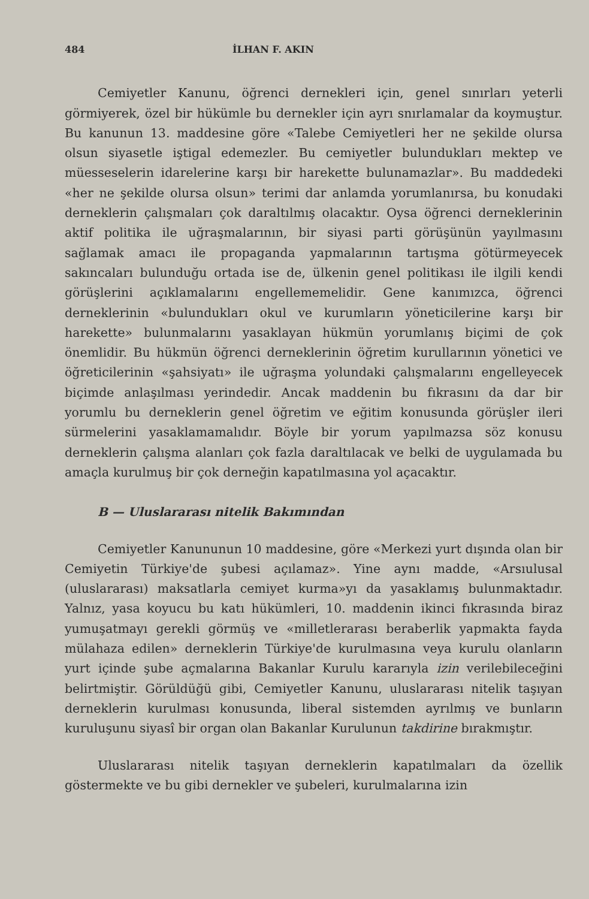484 İLHAN F. AKIN
Cemiyetler Kanunu, öğrenci dernekleri için, genel sınırları yeterli görmiyerek, özel bir hükümle bu dernekler için ayrı snırlamalar da koymuştur. Bu kanunun 13. maddesine göre «Talebe Cemiyetleri her ne şekilde olursa olsun siyasetle iştigal edemezler. Bu cemiyetler bulundukları mektep ve müesseselerin idarelerine karşı bir harekette bulunamazlar». Bu maddedeki «her ne şekilde olursa olsun» terimi dar anlamda yorumlanırsa, bu konudaki derneklerin çalışmaları çok daraltılmış olacaktır. Oysa öğrenci derneklerinin aktif politika ile uğraşmalarının, bir siyasi parti görüşünün yayılmasını sağlamak amacı ile propaganda yapmalarının tartışma götürmeyecek sakıncaları bulunduğu ortada ise de, ülkenin genel politikası ile ilgili kendi görüşlerini açıklamalarını engellememelidir. Gene kanımızca, öğrenci derneklerinin «bulundukları okul ve kurumların yöneticilerine karşı bir harekette» bulunmalarını yasaklayan hükmün yorumlanış biçimi de çok önemlidir. Bu hükmün öğrenci derneklerinin öğretim kurullarının yönetici ve öğreticilerinin «şahsiyatı» ile uğraşma yolundaki çalışmalarını engelleyecek biçimde anlaşılması yerindedir. Ancak maddenin bu fıkrasını da dar bir yorumlu bu derneklerin genel öğretim ve eğitim konusunda görüşler ileri sürmelerini yasaklamamalıdır. Böyle bir yorum yapılmazsa söz konusu derneklerin çalışma alanları çok fazla daraltılacak ve belki de uygulamada bu amaçla kurulmuş bir çok derneğin kapatılmasına yol açacaktır.
B — Uluslararası nitelik Bakımından
Cemiyetler Kanununun 10 maddesine, göre «Merkezi yurt dışında olan bir Cemiyetin Türkiye'de şubesi açılamaz». Yine aynı madde, «Arsıulusal (uluslararası) maksatlarla cemiyet kurma»yı da yasaklamış bulunmaktadır. Yalnız, yasa koyucu bu katı hükümleri, 10. maddenin ikinci fıkrasında biraz yumuşatmayı gerekli görmüş ve «milletlerarası beraberlik yapmakta fayda mülahaza edilen» derneklerin Türkiye'de kurulmasına veya kurulu olanların yurt içinde şube açmalarına Bakanlar Kurulu kararıyla izin verilebileceğini belirtmiştir. Görüldüğü gibi, Cemiyetler Kanunu, uluslararası nitelik taşıyan derneklerin kurulması konusunda, liberal sistemden ayrılmış ve bunların kuruluşunu siyasî bir organ olan Bakanlar Kurulunun takdirine bırakmıştır.
Uluslararası nitelik taşıyan derneklerin kapatılmaları da özellik göstermekte ve bu gibi dernekler ve şubeleri, kurulmalarına izin